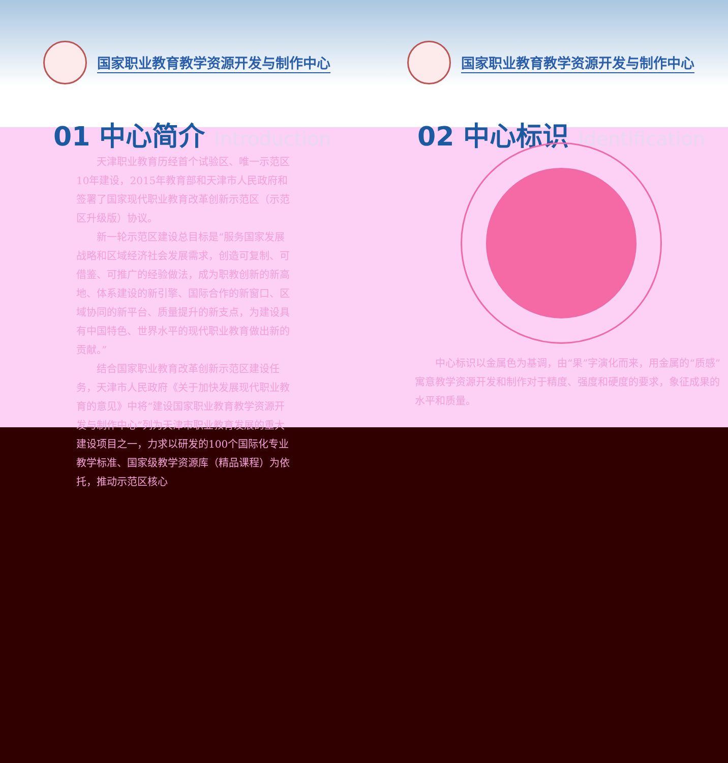国家职业教育教学资源开发与制作中心
01 中心简介 Introduction
国家职业教育教学资源开发与制作中心
02 中心标识 Identification
天津职业教育历经首个试验区、唯一示范区10年建设，2015年教育部和天津市人民政府和签署了国家现代职业教育改革创新示范区（示范区升级版）协议。
新一轮示范区建设总目标是“服务国家发展战略和区域经济社会发展需求，创造可复制、可借鉴、可推广的经验做法，成为职教创新的新高地、体系建设的新引擎、国际合作的新窗口、区域协同的新平台、质量提升的新支点，为建设具有中国特色、世界水平的现代职业教育做出新的贡献。”
结合国家职业教育改革创新示范区建设任务，天津市人民政府《关于加快发展现代职业教育的意见》中将“建设国家职业教育教学资源开发与制作中心”列为天津市职业教育发展的重大建设项目之一，力求以研发的100个国际化专业教学标准、国家级教学资源库（精品课程）为依托，推动示范区核心
中心标识以金属色为基调，由“果”字演化而来，用金属的“质感”寓意教学资源开发和制作对于精度、强度和硬度的要求，象征成果的水平和质量。